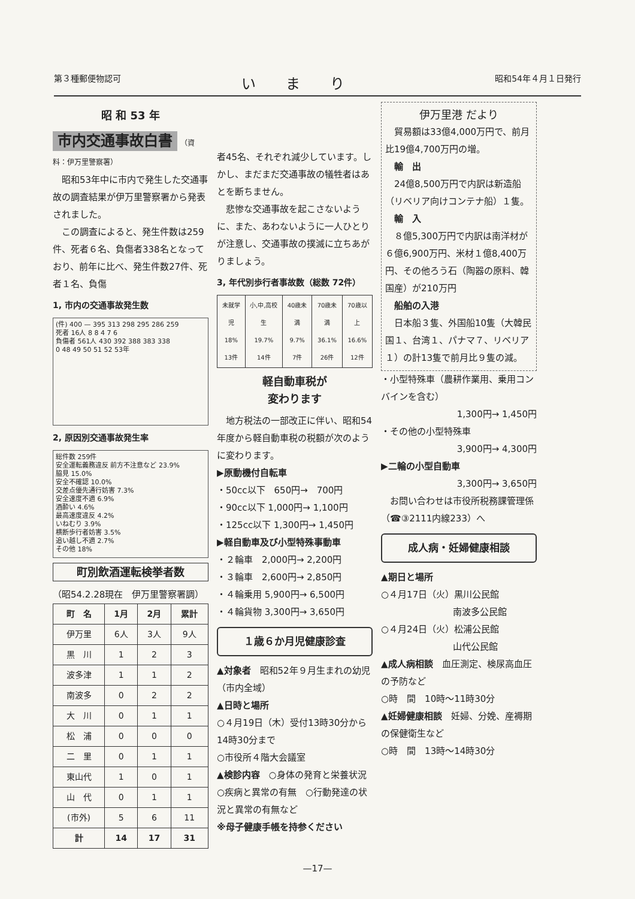第３種郵便物認可 いまり 昭和54年４月１日発行
昭 和 53 年
市内交通事故白書
（資料：伊万里警察署）
　昭和53年中に市内で発生した交通事故の調査結果が伊万里警察署から発表されました。
　この調査によると、発生件数は259件、死者６名、負傷者338名となっており、前年に比べ、発生件数27件、死者１名、負傷
1, 市内の交通事故発生数
(件) 400 — 395 313 298 295 286 259
死者 16人 8 8 4 7 6
負傷者 561人 430 392 388 383 338
0 48 49 50 51 52 53年
2, 原因別交通事故発生率
総件数 259件
安全運転義務違反 前方不注意など 23.9%
脇見 15.0%
安全不確認 10.0%
交差点優先通行妨害 7.3%
安全速度不適 6.9%
酒酔い 4.6%
最高速度違反 4.2%
いねむり 3.9%
横断歩行者妨害 3.5%
追い越し不適 2.7%
その他 18%
町別飲酒運転検挙者数
（昭54.2.28現在　伊万里警察署調）
| 町 名 | 1月 | 2月 | 累計 |
| --- | --- | --- | --- |
| 伊万里 | 6人 | 3人 | 9人 |
| 黒 川 | 1 | 2 | 3 |
| 波多津 | 1 | 1 | 2 |
| 南波多 | 0 | 2 | 2 |
| 大 川 | 0 | 1 | 1 |
| 松 浦 | 0 | 0 | 0 |
| 二 里 | 0 | 1 | 1 |
| 東山代 | 1 | 0 | 1 |
| 山 代 | 0 | 1 | 1 |
| (市外) | 5 | 6 | 11 |
| 計 | 14 | 17 | 31 |
者45名、それぞれ減少しています。しかし、まだまだ交通事故の犠牲者はあとを断ちません。
　悲惨な交通事故を起こさないように、また、あわないように一人ひとりが注意し、交通事故の撲滅に立ちあがりましょう。
3, 年代別歩行者事故数（総数 72件）
| 未就学児 18% 13件 | 小,中,高校生 19.7% 14件 | 40歳未満 9.7% 7件 | 70歳未満 36.1% 26件 | 70歳以上 16.6% 12件 |
軽自動車税が
変わります
　地方税法の一部改正に伴い、昭和54年度から軽自動車税の税額が次のように変わります。
▶原動機付自転車
・50cc以下　650円→　700円
・90cc以下 1,000円→ 1,100円
・125cc以下 1,300円→ 1,450円
▶軽自動車及び小型特殊事動車
・２輪車　2,000円→ 2,200円
・３輪車　2,600円→ 2,850円
・４輪乗用 5,900円→ 6,500円
・４輪貨物 3,300円→ 3,650円
１歳６か月児健康診査
▲対象者　昭和52年９月生まれの幼児（市内全域）
▲日時と場所
○４月19日（木）受付13時30分から14時30分まで
○市役所４階大会議室
▲検診内容　○身体の発育と栄養状況　○疾病と異常の有無　○行動発達の状況と異常の有無など
※母子健康手帳を持参ください
伊万里港 だより
　貿易額は33億4,000万円で、前月比19億4,700万円の増。
　輸　出
　24億8,500万円で内訳は新造船（リベリア向けコンテナ船）１隻。
　輸　入
　８億5,300万円で内訳は南洋材が６億6,900万円、米材１億8,400万円、その他ろう石（陶器の原料、韓国産）が210万円
　船舶の入港
　日本船３隻、外国船10隻（大韓民国１、台湾１、パナマ７、リベリア１）の計13隻で前月比９隻の減。
・小型特殊車（農耕作業用、乗用コンバインを含む）
1,300円→ 1,450円
・その他の小型特殊車
3,900円→ 4,300円
▶二輪の小型自動車
3,300円→ 3,650円
　お問い合わせは市役所税務課管理係（☎③2111内線233）へ
成人病・妊婦健康相談
▲期日と場所
○４月17日（火）黒川公民館
　　　　　　　　南波多公民館
○４月24日（火）松浦公民館
　　　　　　　　山代公民館
▲成人病相談　血圧測定、検尿高血圧の予防など
○時　間　10時～11時30分
▲妊婦健康相談　妊婦、分娩、産褥期の保健衛生など
○時　間　13時～14時30分
—17—